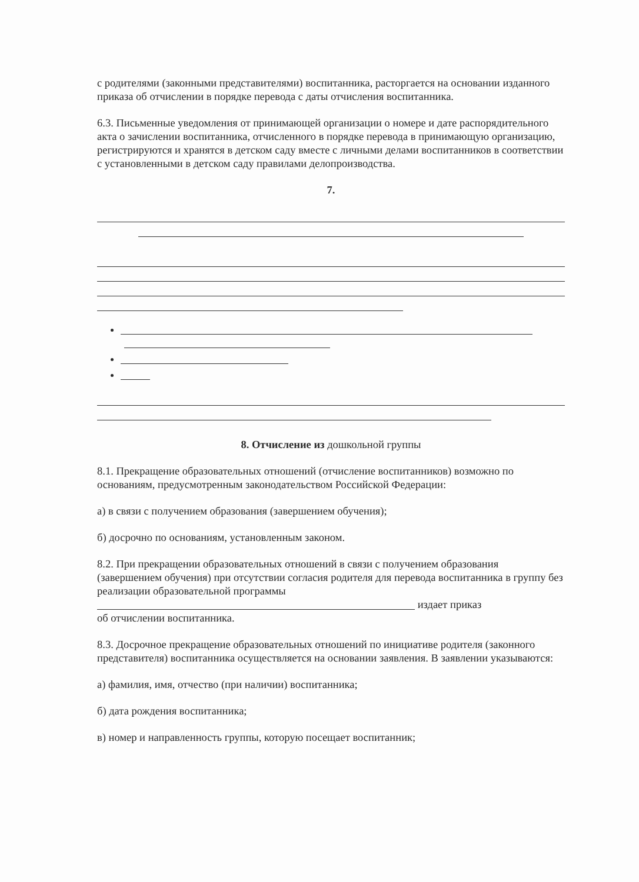с родителями (законными представителями) воспитанника, расторгается на основании изданного приказа об отчислении в порядке перевода с даты отчисления воспитанника.
6.3. Письменные уведомления от принимающей организации о номере и дате распорядительного акта о зачислении воспитанника, отчисленного в порядке перевода в принимающую организацию, регистрируются и хранятся в детском саду вместе с личными делами воспитанников в соответствии с установленными в детском саду правилами делопроизводства.
7.
8. Отчисление из дошкольной группы
8.1. Прекращение образовательных отношений (отчисление воспитанников) возможно по основаниям, предусмотренным законодательством Российской Федерации:
а) в связи с получением образования (завершением обучения);
б) досрочно по основаниям, установленным законом.
8.2. При прекращении образовательных отношений в связи с получением образования (завершением обучения) при отсутствии согласия родителя для перевода воспитанника в группу без реализации образовательной программы
издает приказ
об отчислении воспитанника.
8.3. Досрочное прекращение образовательных отношений по инициативе родителя (законного представителя) воспитанника осуществляется на основании заявления. В заявлении указываются:
а) фамилия, имя, отчество (при наличии) воспитанника;
б) дата рождения воспитанника;
в) номер и направленность группы, которую посещает воспитанник;